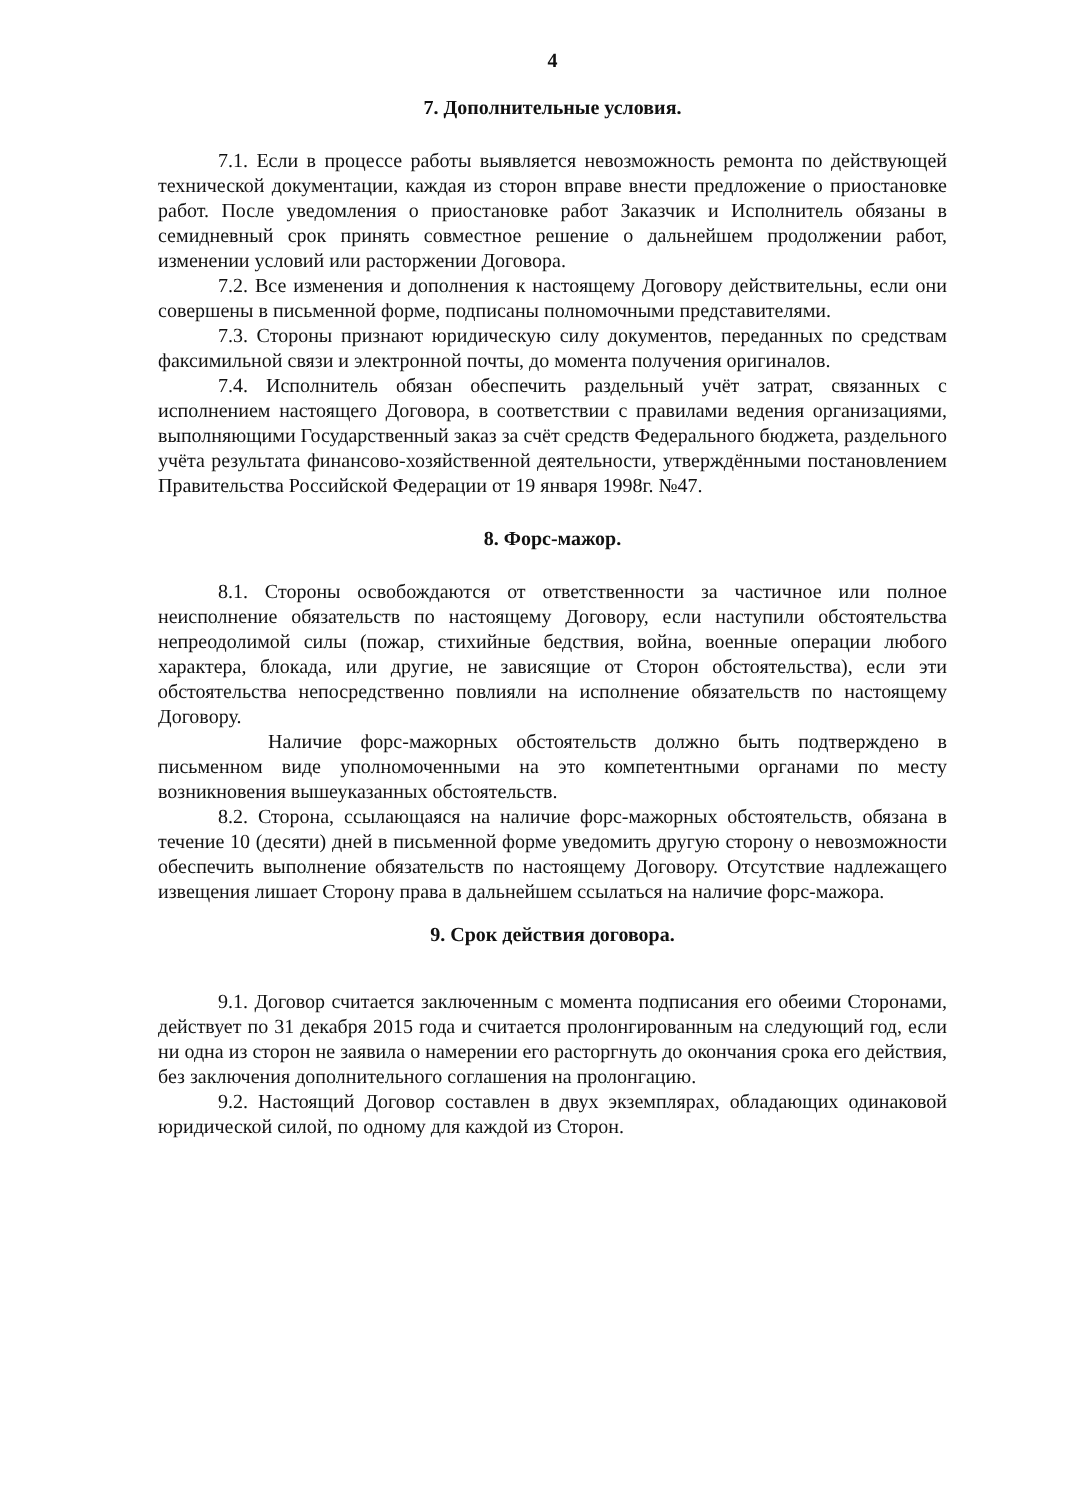4
7. Дополнительные условия.
7.1. Если в процессе работы выявляется невозможность ремонта по действующей технической документации, каждая из сторон вправе внести предложение о приостановке работ. После уведомления о приостановке работ Заказчик и Исполнитель обязаны в семидневный срок принять совместное решение о дальнейшем продолжении работ, изменении условий или расторжении Договора.
7.2. Все изменения и дополнения к настоящему Договору действительны, если они совершены в письменной форме, подписаны полномочными представителями.
7.3. Стороны признают юридическую силу документов, переданных по средствам факсимильной связи и электронной почты, до момента получения оригиналов.
7.4. Исполнитель обязан обеспечить раздельный учёт затрат, связанных с исполнением настоящего Договора, в соответствии с правилами ведения организациями, выполняющими Государственный заказ за счёт средств Федерального бюджета, раздельного учёта результата финансово-хозяйственной деятельности, утверждёнными постановлением Правительства Российской Федерации от 19 января 1998г. №47.
8. Форс-мажор.
8.1. Стороны освобождаются от ответственности за частичное или полное неисполнение обязательств по настоящему Договору, если наступили обстоятельства непреодолимой силы (пожар, стихийные бедствия, война, военные операции любого характера, блокада, или другие, не зависящие от Сторон обстоятельства), если эти обстоятельства непосредственно повлияли на исполнение обязательств по настоящему Договору.
Наличие форс-мажорных обстоятельств должно быть подтверждено в письменном виде уполномоченными на это компетентными органами по месту возникновения вышеуказанных обстоятельств.
8.2. Сторона, ссылающаяся на наличие форс-мажорных обстоятельств, обязана в течение 10 (десяти) дней в письменной форме уведомить другую сторону о невозможности обеспечить выполнение обязательств по настоящему Договору. Отсутствие надлежащего извещения лишает Сторону права в дальнейшем ссылаться на наличие форс-мажора.
9. Срок действия договора.
9.1. Договор считается заключенным с момента подписания его обеими Сторонами, действует по 31 декабря 2015 года и считается пролонгированным на следующий год, если ни одна из сторон не заявила о намерении его расторгнуть до окончания срока его действия, без заключения дополнительного соглашения на пролонгацию.
9.2. Настоящий Договор составлен в двух экземплярах, обладающих одинаковой юридической силой, по одному для каждой из Сторон.